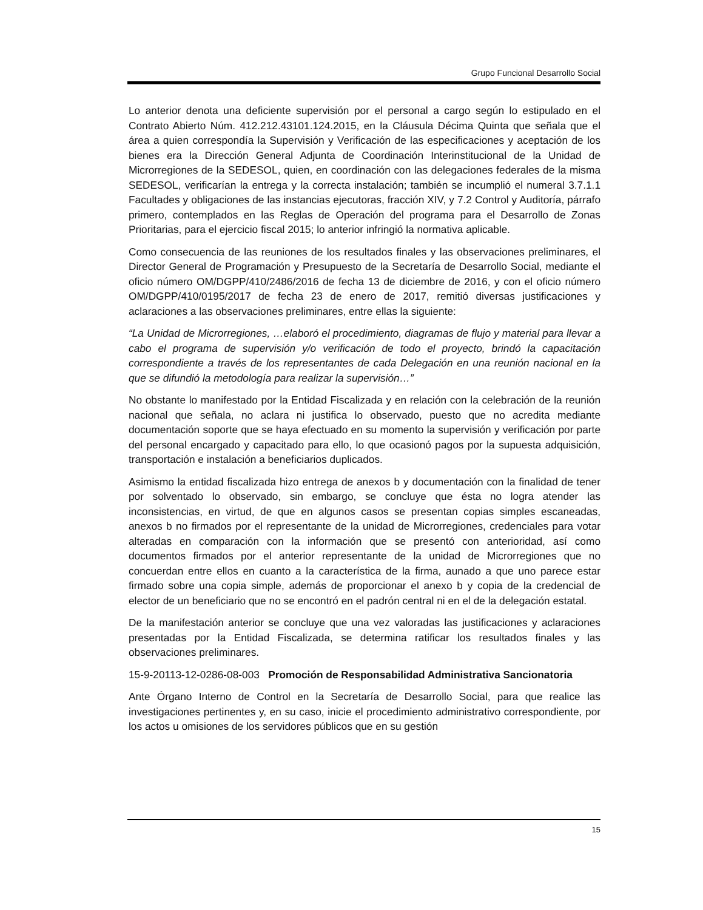Grupo Funcional Desarrollo Social
Lo anterior denota una deficiente supervisión por el personal a cargo según lo estipulado en el Contrato Abierto Núm. 412.212.43101.124.2015, en la Cláusula Décima Quinta que señala que el área a quien correspondía la Supervisión y Verificación de las especificaciones y aceptación de los bienes era la Dirección General Adjunta de Coordinación Interinstitucional de la Unidad de Microrregiones de la SEDESOL, quien, en coordinación con las delegaciones federales de la misma SEDESOL, verificarían la entrega y la correcta instalación; también se incumplió el numeral 3.7.1.1 Facultades y obligaciones de las instancias ejecutoras, fracción XIV, y 7.2 Control y Auditoría, párrafo primero, contemplados en las Reglas de Operación del programa para el Desarrollo de Zonas Prioritarias, para el ejercicio fiscal 2015; lo anterior infringió la normativa aplicable.
Como consecuencia de las reuniones de los resultados finales y las observaciones preliminares, el Director General de Programación y Presupuesto de la Secretaría de Desarrollo Social, mediante el oficio número OM/DGPP/410/2486/2016 de fecha 13 de diciembre de 2016, y con el oficio número OM/DGPP/410/0195/2017 de fecha 23 de enero de 2017, remitió diversas justificaciones y aclaraciones a las observaciones preliminares, entre ellas la siguiente:
“La Unidad de Microrregiones, …elaboró el procedimiento, diagramas de flujo y material para llevar a cabo el programa de supervisión y/o verificación de todo el proyecto, brindó la capacitación correspondiente a través de los representantes de cada Delegación en una reunión nacional en la que se difundió la metodología para realizar la supervisión…”
No obstante lo manifestado por la Entidad Fiscalizada y en relación con la celebración de la reunión nacional que señala, no aclara ni justifica lo observado, puesto que no acredita mediante documentación soporte que se haya efectuado en su momento la supervisión y verificación por parte del personal encargado y capacitado para ello, lo que ocasionó pagos por la supuesta adquisición, transportación e instalación a beneficiarios duplicados.
Asimismo la entidad fiscalizada hizo entrega de anexos b y documentación con la finalidad de tener por solventado lo observado, sin embargo, se concluye que ésta no logra atender las inconsistencias, en virtud, de que en algunos casos se presentan copias simples escaneadas, anexos b no firmados por el representante de la unidad de Microrregiones, credenciales para votar alteradas en comparación con la información que se presentó con anterioridad, así como documentos firmados por el anterior representante de la unidad de Microrregiones que no concuerdan entre ellos en cuanto a la característica de la firma, aunado a que uno parece estar firmado sobre una copia simple, además de proporcionar el anexo b y copia de la credencial de elector de un beneficiario que no se encontró en el padrón central ni en el de la delegación estatal.
De la manifestación anterior se concluye que una vez valoradas las justificaciones y aclaraciones presentadas por la Entidad Fiscalizada, se determina ratificar los resultados finales y las observaciones preliminares.
15-9-20113-12-0286-08-003 Promoción de Responsabilidad Administrativa Sancionatoria
Ante Órgano Interno de Control en la Secretaría de Desarrollo Social, para que realice las investigaciones pertinentes y, en su caso, inicie el procedimiento administrativo correspondiente, por los actos u omisiones de los servidores públicos que en su gestión
15